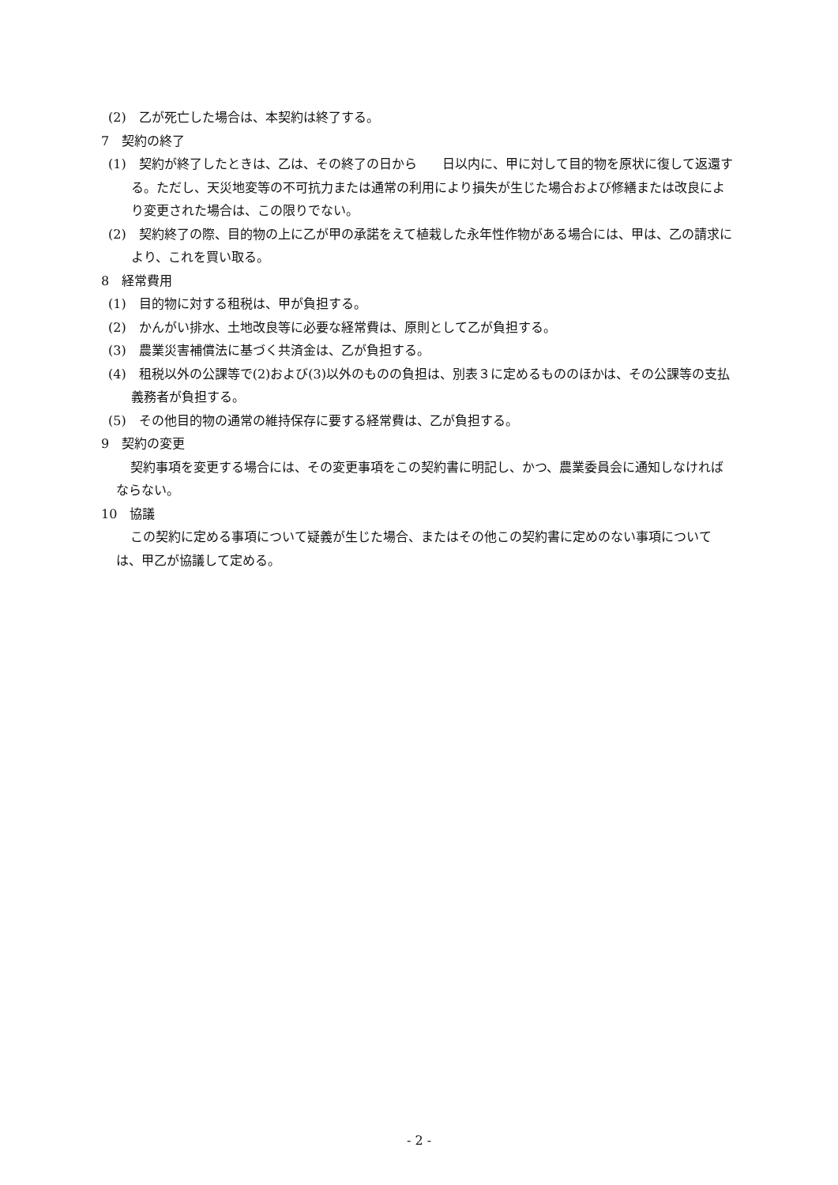(2)　乙が死亡した場合は、本契約は終了する。
7　契約の終了
(1)　契約が終了したときは、乙は、その終了の日から　　日以内に、甲に対して目的物を原状に復して返還する。ただし、天災地変等の不可抗力または通常の利用により損失が生じた場合および修繕または改良により変更された場合は、この限りでない。
(2)　契約終了の際、目的物の上に乙が甲の承諾をえて植栽した永年性作物がある場合には、甲は、乙の請求により、これを買い取る。
8　経常費用
(1)　目的物に対する租税は、甲が負担する。
(2)　かんがい排水、土地改良等に必要な経常費は、原則として乙が負担する。
(3)　農業災害補償法に基づく共済金は、乙が負担する。
(4)　租税以外の公課等で(2)および(3)以外のものの負担は、別表３に定めるもののほかは、その公課等の支払義務者が負担する。
(5)　その他目的物の通常の維持保存に要する経常費は、乙が負担する。
9　契約の変更
契約事項を変更する場合には、その変更事項をこの契約書に明記し、かつ、農業委員会に通知しなければならない。
10　協議
この契約に定める事項について疑義が生じた場合、またはその他この契約書に定めのない事項については、甲乙が協議して定める。
- 2 -